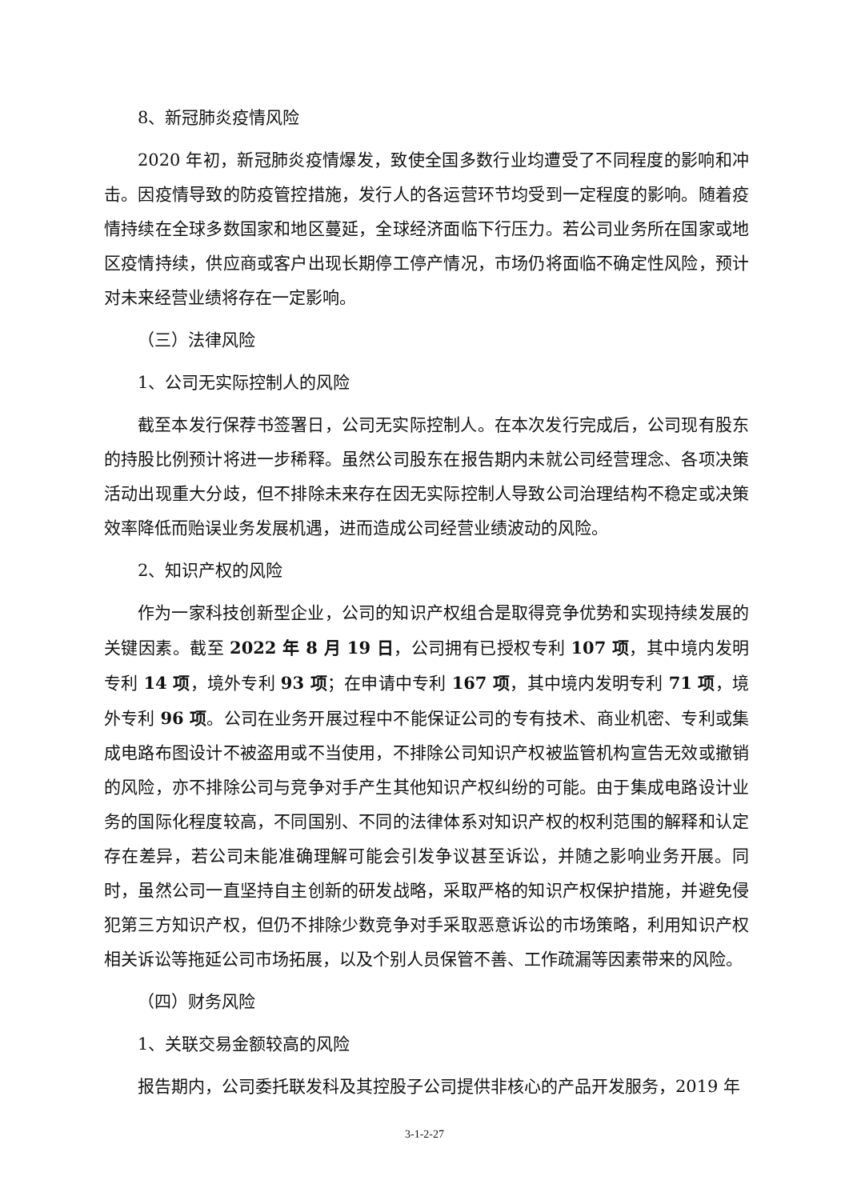8、新冠肺炎疫情风险
2020 年初，新冠肺炎疫情爆发，致使全国多数行业均遭受了不同程度的影响和冲击。因疫情导致的防疫管控措施，发行人的各运营环节均受到一定程度的影响。随着疫情持续在全球多数国家和地区蔓延，全球经济面临下行压力。若公司业务所在国家或地区疫情持续，供应商或客户出现长期停工停产情况，市场仍将面临不确定性风险，预计对未来经营业绩将存在一定影响。
（三）法律风险
1、公司无实际控制人的风险
截至本发行保荐书签署日，公司无实际控制人。在本次发行完成后，公司现有股东的持股比例预计将进一步稀释。虽然公司股东在报告期内未就公司经营理念、各项决策活动出现重大分歧，但不排除未来存在因无实际控制人导致公司治理结构不稳定或决策效率降低而贻误业务发展机遇，进而造成公司经营业绩波动的风险。
2、知识产权的风险
作为一家科技创新型企业，公司的知识产权组合是取得竞争优势和实现持续发展的关键因素。截至 2022 年 8 月 19 日，公司拥有已授权专利 107 项，其中境内发明专利 14 项，境外专利 93 项；在申请中专利 167 项，其中境内发明专利 71 项，境外专利 96 项。公司在业务开展过程中不能保证公司的专有技术、商业机密、专利或集成电路布图设计不被盗用或不当使用，不排除公司知识产权被监管机构宣告无效或撤销的风险，亦不排除公司与竞争对手产生其他知识产权纠纷的可能。由于集成电路设计业务的国际化程度较高，不同国别、不同的法律体系对知识产权的权利范围的解释和认定存在差异，若公司未能准确理解可能会引发争议甚至诉讼，并随之影响业务开展。同时，虽然公司一直坚持自主创新的研发战略，采取严格的知识产权保护措施，并避免侵犯第三方知识产权，但仍不排除少数竞争对手采取恶意诉讼的市场策略，利用知识产权相关诉讼等拖延公司市场拓展，以及个别人员保管不善、工作疏漏等因素带来的风险。
（四）财务风险
1、关联交易金额较高的风险
报告期内，公司委托联发科及其控股子公司提供非核心的产品开发服务，2019 年
3-1-2-27